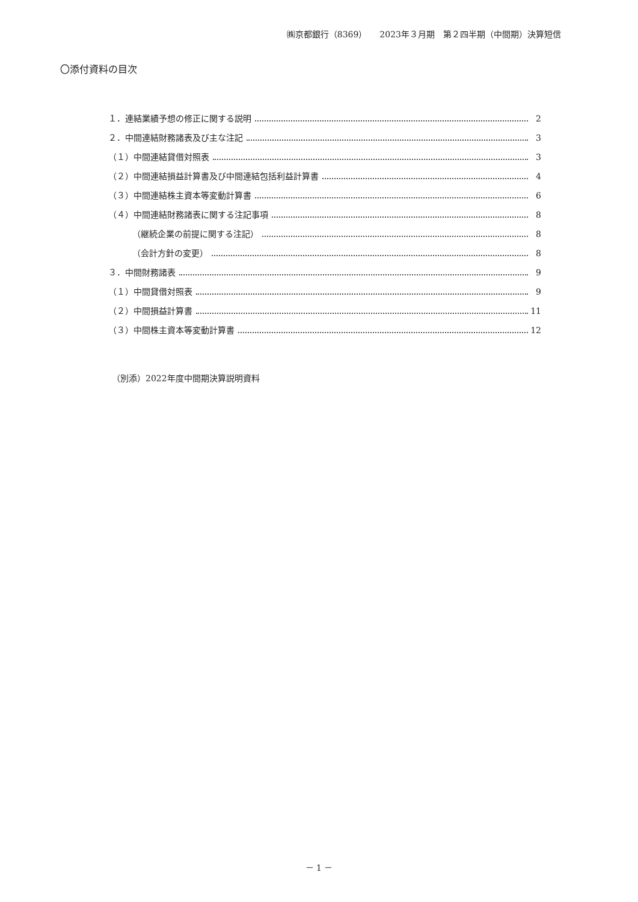㈱京都銀行（8369）　　2023年３月期　第２四半期（中間期）決算短信
〇添付資料の目次
１．連結業績予想の修正に関する説明 2
２．中間連結財務諸表及び主な注記 3
（１）中間連結貸借対照表 3
（２）中間連結損益計算書及び中間連結包括利益計算書 4
（３）中間連結株主資本等変動計算書 6
（４）中間連結財務諸表に関する注記事項 8
（継続企業の前提に関する注記） 8
（会計方針の変更） 8
３．中間財務諸表 9
（１）中間貸借対照表 9
（２）中間損益計算書 11
（３）中間株主資本等変動計算書 12
（別添）2022年度中間期決算説明資料
－ 1 －